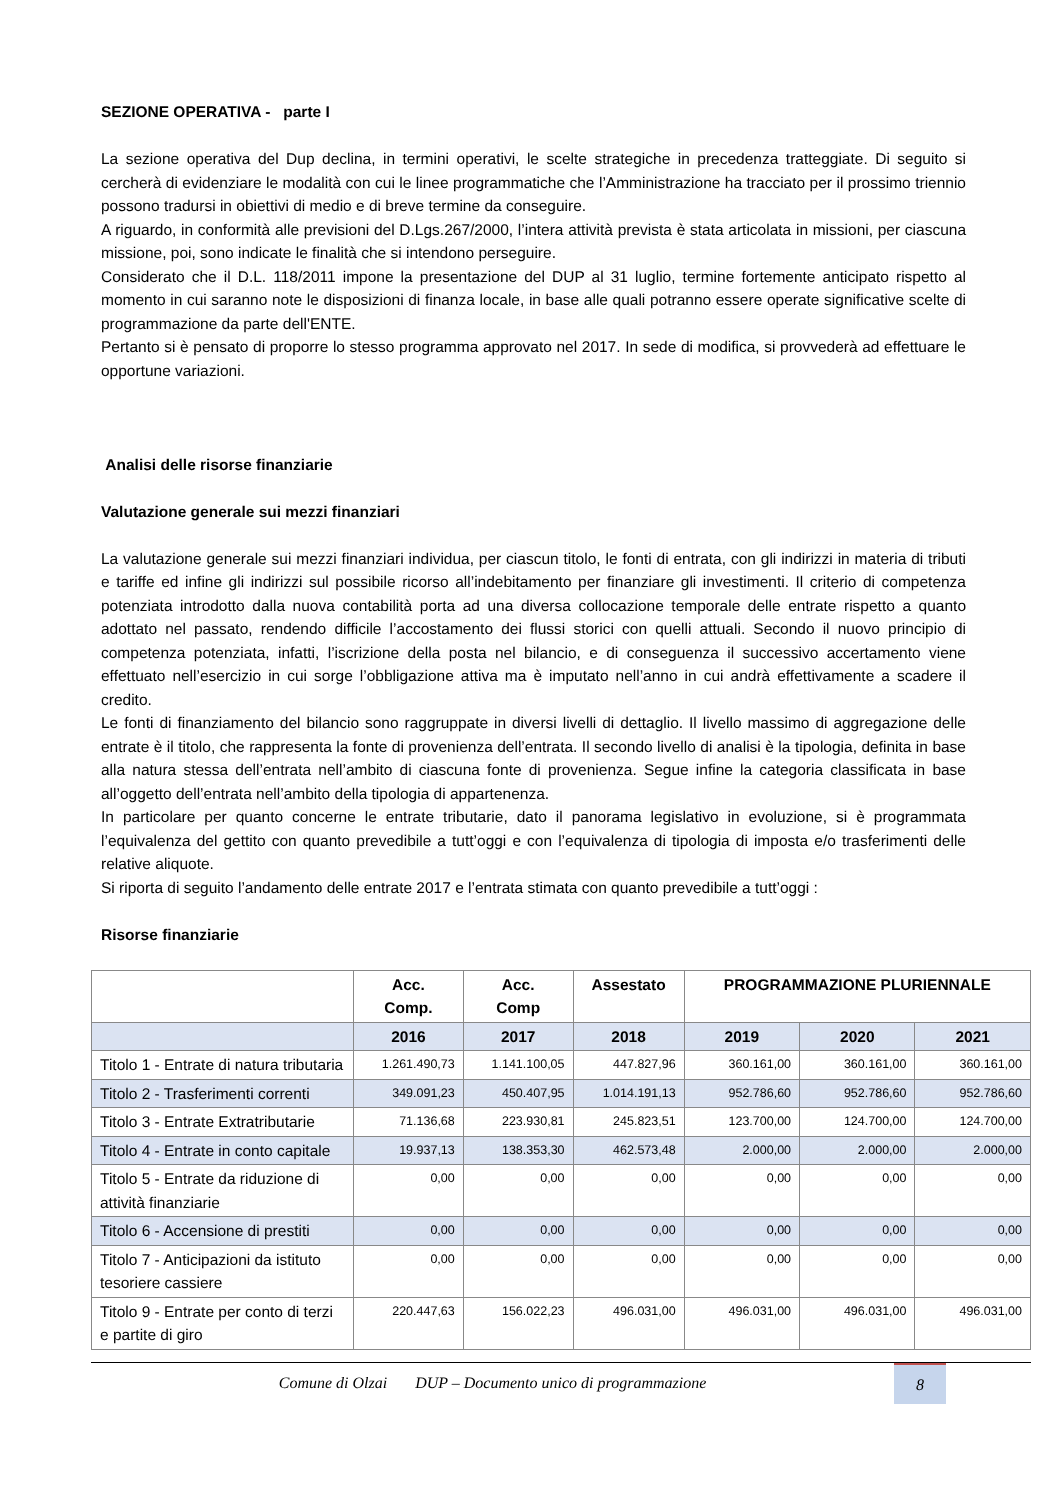SEZIONE OPERATIVA - parte I
La sezione operativa del Dup declina, in termini operativi, le scelte strategiche in precedenza tratteggiate. Di seguito si cercherà di evidenziare le modalità con cui le linee programmatiche che l’Amministrazione ha tracciato per il prossimo triennio possono tradursi in obiettivi di medio e di breve termine da conseguire.
A riguardo, in conformità alle previsioni del D.Lgs.267/2000, l’intera attività prevista è stata articolata in missioni, per ciascuna missione, poi, sono indicate le finalità che si intendono perseguire.
Considerato che il D.L. 118/2011 impone la presentazione del DUP al 31 luglio, termine fortemente anticipato rispetto al momento in cui saranno note le disposizioni di finanza locale, in base alle quali potranno essere operate significative scelte di programmazione da parte dell'ENTE.
Pertanto si è pensato di proporre lo stesso programma approvato nel 2017. In sede di modifica, si provvederà ad effettuare le opportune variazioni.
Analisi delle risorse finanziarie
Valutazione generale sui mezzi finanziari
La valutazione generale sui mezzi finanziari individua, per ciascun titolo, le fonti di entrata, con gli indirizzi in materia di tributi e tariffe ed infine gli indirizzi sul possibile ricorso all’indebitamento per finanziare gli investimenti. Il criterio di competenza potenziata introdotto dalla nuova contabilità porta ad una diversa collocazione temporale delle entrate rispetto a quanto adottato nel passato, rendendo difficile l’accostamento dei flussi storici con quelli attuali. Secondo il nuovo principio di competenza potenziata, infatti, l’iscrizione della posta nel bilancio, e di conseguenza il successivo accertamento viene effettuato nell’esercizio in cui sorge l’obbligazione attiva ma è imputato nell’anno in cui andrà effettivamente a scadere il credito.
Le fonti di finanziamento del bilancio sono raggruppate in diversi livelli di dettaglio. Il livello massimo di aggregazione delle entrate è il titolo, che rappresenta la fonte di provenienza dell’entrata. Il secondo livello di analisi è la tipologia, definita in base alla natura stessa dell’entrata nell’ambito di ciascuna fonte di provenienza. Segue infine la categoria classificata in base all’oggetto dell’entrata nell’ambito della tipologia di appartenenza.
In particolare per quanto concerne le entrate tributarie, dato il panorama legislativo in evoluzione, si è programmata l’equivalenza del gettito con quanto prevedibile a tutt’oggi e con l’equivalenza di tipologia di imposta e/o trasferimenti delle relative aliquote.
Si riporta di seguito l’andamento delle entrate 2017 e l’entrata stimata con quanto prevedibile a tutt’oggi :
Risorse finanziarie
| | Acc. Comp. | Acc. Comp | Assestato | PROGRAMMAZIONE PLURIENNALE | | |
| --- | --- | --- | --- | --- | --- | --- |
| | 2016 | 2017 | 2018 | 2019 | 2020 | 2021 |
| Titolo 1 - Entrate di natura tributaria | 1.261.490,73 | 1.141.100,05 | 447.827,96 | 360.161,00 | 360.161,00 | 360.161,00 |
| Titolo 2 - Trasferimenti correnti | 349.091,23 | 450.407,95 | 1.014.191,13 | 952.786,60 | 952.786,60 | 952.786,60 |
| Titolo 3 - Entrate Extratributarie | 71.136,68 | 223.930,81 | 245.823,51 | 123.700,00 | 124.700,00 | 124.700,00 |
| Titolo 4 - Entrate in conto capitale | 19.937,13 | 138.353,30 | 462.573,48 | 2.000,00 | 2.000,00 | 2.000,00 |
| Titolo 5 - Entrate da riduzione di attività finanziarie | 0,00 | 0,00 | 0,00 | 0,00 | 0,00 | 0,00 |
| Titolo 6 - Accensione di prestiti | 0,00 | 0,00 | 0,00 | 0,00 | 0,00 | 0,00 |
| Titolo 7 - Anticipazioni da istituto tesoriere cassiere | 0,00 | 0,00 | 0,00 | 0,00 | 0,00 | 0,00 |
| Titolo 9 - Entrate per conto di terzi e partite di giro | 220.447,63 | 156.022,23 | 496.031,00 | 496.031,00 | 496.031,00 | 496.031,00 |
Comune di Olzai DUP – Documento unico di programmazione
8